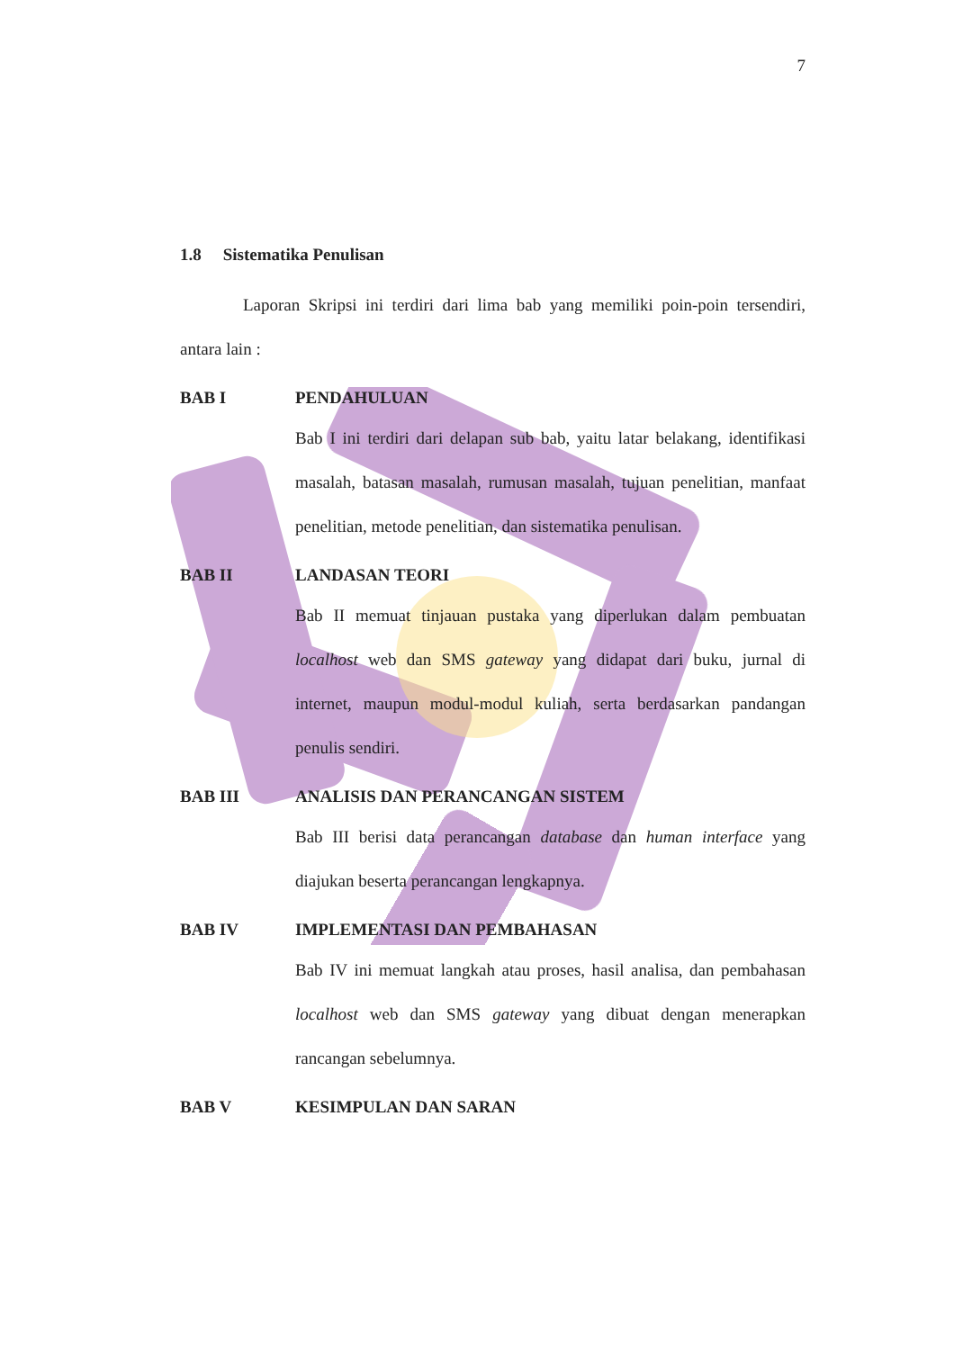7
1.8 Sistematika Penulisan
Laporan Skripsi ini terdiri dari lima bab yang memiliki poin-poin tersendiri, antara lain :
BAB I PENDAHULUAN
Bab I ini terdiri dari delapan sub bab, yaitu latar belakang, identifikasi masalah, batasan masalah, rumusan masalah, tujuan penelitian, manfaat penelitian, metode penelitian, dan sistematika penulisan.
BAB II LANDASAN TEORI
Bab II memuat tinjauan pustaka yang diperlukan dalam pembuatan localhost web dan SMS gateway yang didapat dari buku, jurnal di internet, maupun modul-modul kuliah, serta berdasarkan pandangan penulis sendiri.
BAB III ANALISIS DAN PERANCANGAN SISTEM
Bab III berisi data perancangan database dan human interface yang diajukan beserta perancangan lengkapnya.
BAB IV IMPLEMENTASI DAN PEMBAHASAN
Bab IV ini memuat langkah atau proses, hasil analisa, dan pembahasan localhost web dan SMS gateway yang dibuat dengan menerapkan rancangan sebelumnya.
BAB V KESIMPULAN DAN SARAN